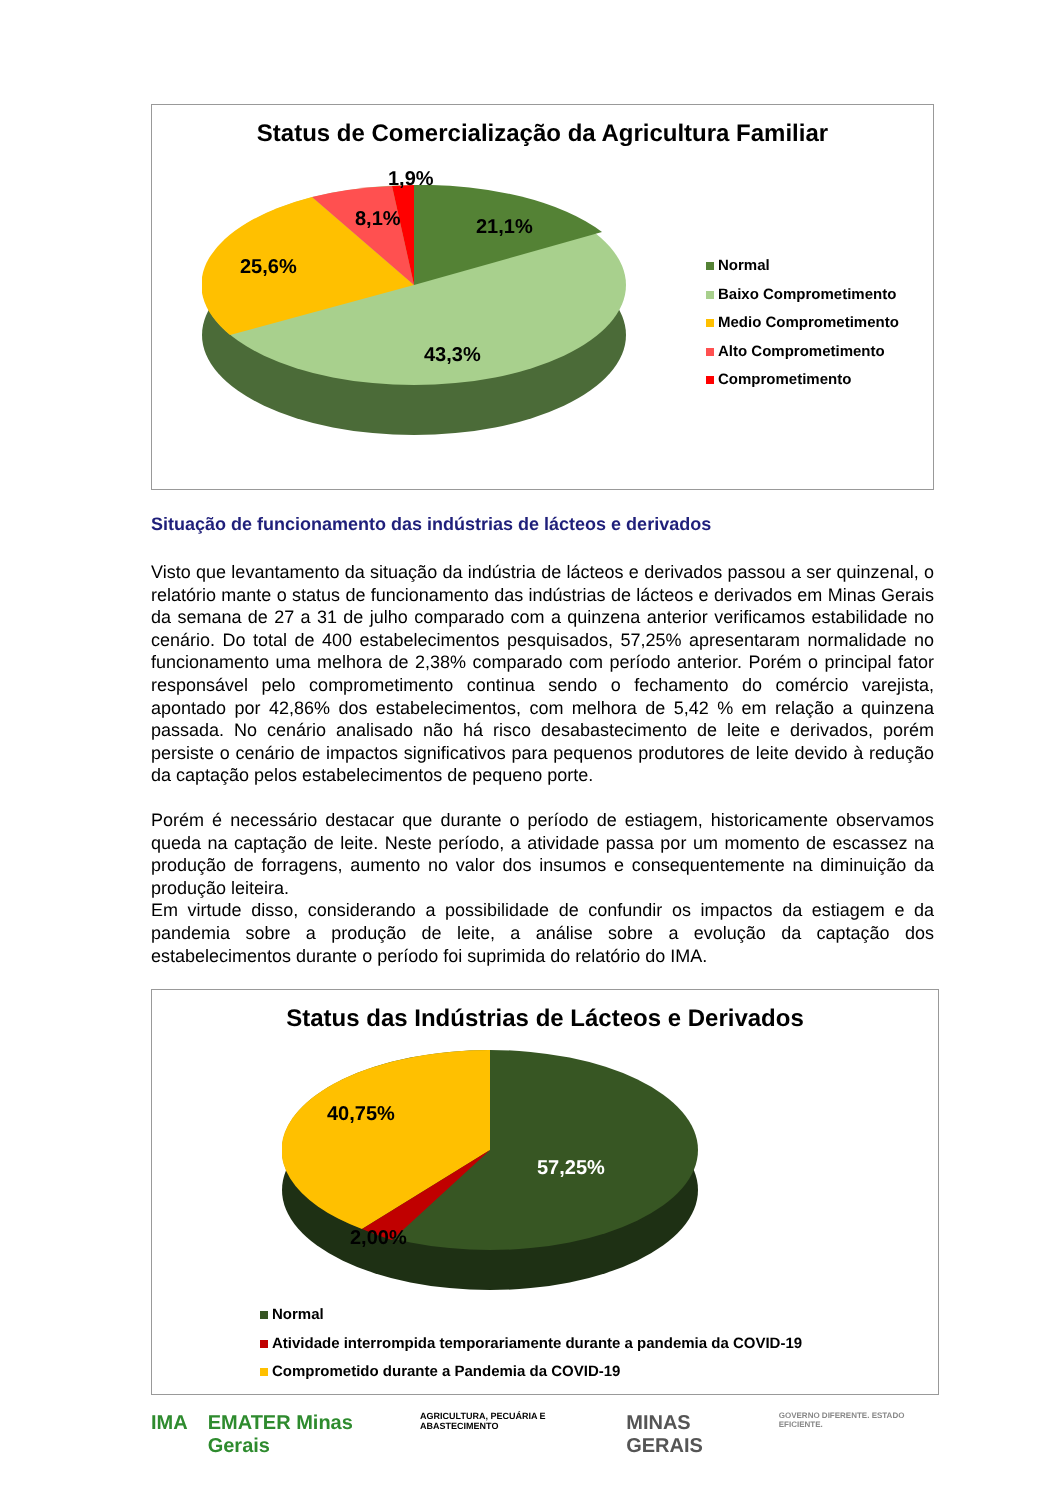Status de Comercialização da Agricultura Familiar
1,9%
8,1% 21,1%
25,6%
43,3%
Normal
Baixo Comprometimento
Medio Comprometimento
Alto Comprometimento
Comprometimento
Situação de funcionamento das indústrias de lácteos e derivados
Visto que levantamento da situação da indústria de lácteos e derivados passou a ser quinzenal, o relatório mante o status de funcionamento das indústrias de lácteos e derivados em Minas Gerais da semana de 27 a 31 de julho comparado com a quinzena anterior verificamos estabilidade no cenário. Do total de 400 estabelecimentos pesquisados, 57,25% apresentaram normalidade no funcionamento uma melhora de 2,38% comparado com período anterior. Porém o principal fator responsável pelo comprometimento continua sendo o fechamento do comércio varejista, apontado por 42,86% dos estabelecimentos, com melhora de 5,42 % em relação a quinzena passada. No cenário analisado não há risco desabastecimento de leite e derivados, porém persiste o cenário de impactos significativos para pequenos produtores de leite devido à redução da captação pelos estabelecimentos de pequeno porte.
Porém é necessário destacar que durante o período de estiagem, historicamente observamos queda na captação de leite. Neste período, a atividade passa por um momento de escassez na produção de forragens, aumento no valor dos insumos e consequentemente na diminuição da produção leiteira.
Em virtude disso, considerando a possibilidade de confundir os impactos da estiagem e da pandemia sobre a produção de leite, a análise sobre a evolução da captação dos estabelecimentos durante o período foi suprimida do relatório do IMA.
Status das Indústrias de Lácteos e Derivados
40,75%
57,25%
2,00%
Normal
Atividade interrompida temporariamente durante a pandemia da COVID-19
Comprometido durante a Pandemia da COVID-19
IMA EMATER Minas Gerais AGRICULTURA, PECUÁRIA E ABASTECIMENTO MINAS GERAIS GOVERNO DIFERENTE. ESTADO EFICIENTE.